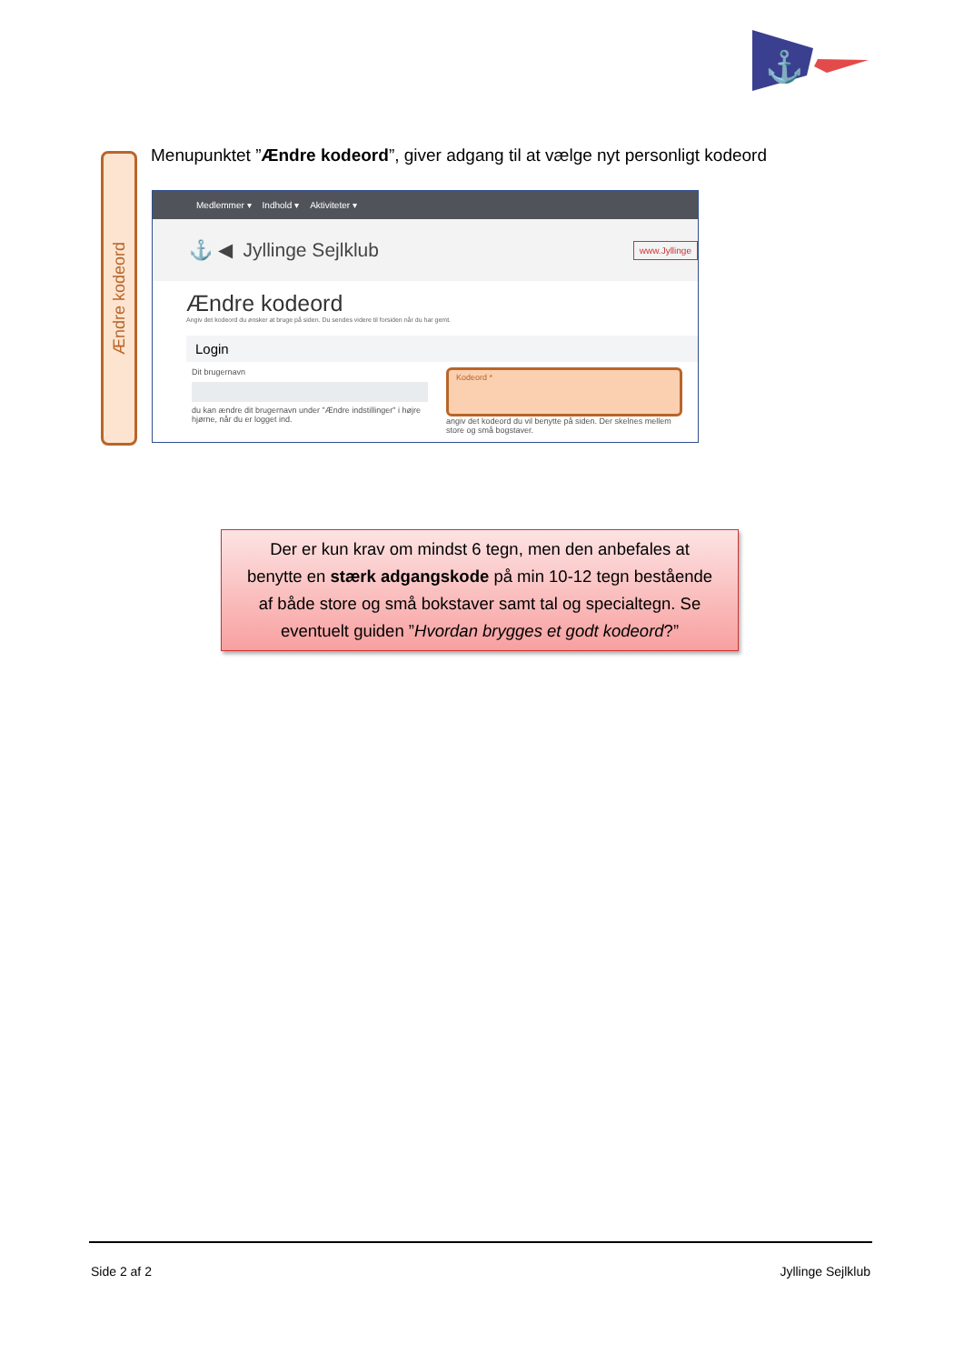⚓
Ændre kodeord
Menupunktet ”Ændre kodeord”, giver adgang til at vælge nyt personligt kodeord
Medlemmer ▾ Indhold ▾ Aktiviteter ▾
⚓ ◀ Jyllinge Sejlklub www.Jyllinge
Ændre kodeord
Angiv det kodeord du ønsker at bruge på siden. Du sendes videre til forsiden når du har gemt.
Login
Dit brugernavn
du kan ændre dit brugernavn under "Ændre indstillinger" i højre hjørne, når du er logget ind.
Kodeord *
angiv det kodeord du vil benytte på siden. Der skelnes mellem store og små bogstaver.
Der er kun krav om mindst 6 tegn, men den anbefales at
benytte en stærk adgangskode på min 10-12 tegn bestående
af både store og små bokstaver samt tal og specialtegn. Se
eventuelt guiden ”Hvordan brygges et godt kodeord?”
Side 2 af 2 Jyllinge Sejlklub